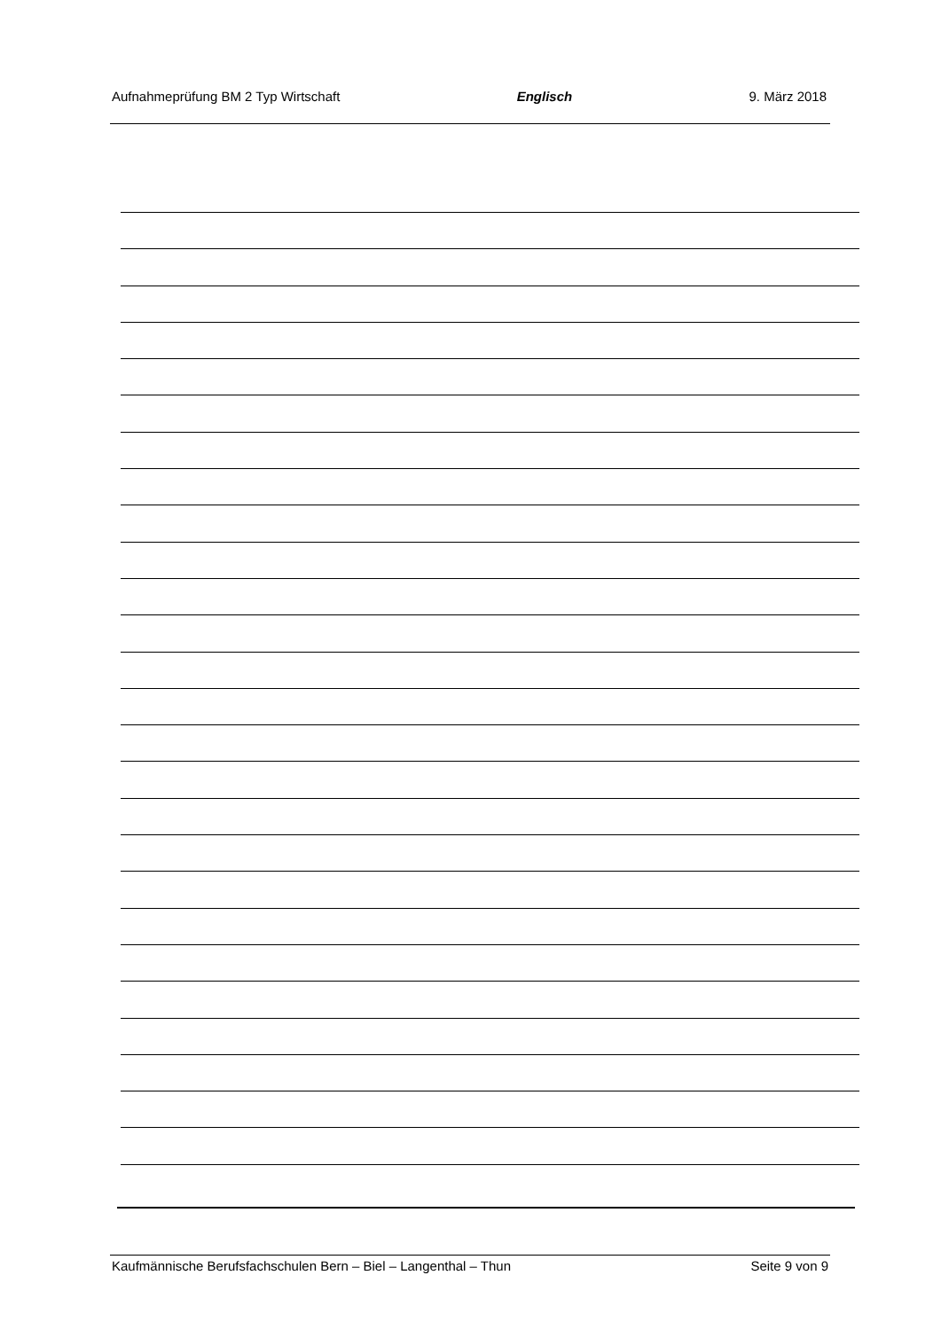Aufnahmeprüfung BM 2 Typ Wirtschaft Englisch 9. März 2018
Kaufmännische Berufsfachschulen Bern – Biel – Langenthal – Thun Seite 9 von 9